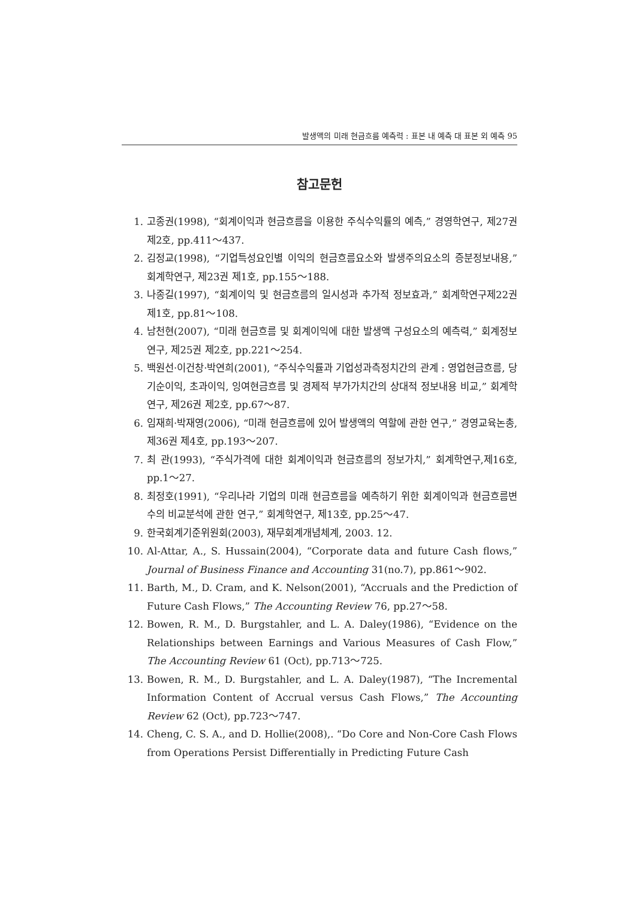발생액의 미래 현금흐름 예측력 : 표본 내 예측 대 표본 외 예측 95
참고문헌
1. 고종권(1998), “회계이익과 현금흐름을 이용한 주식수익률의 예측,” 경영학연구, 제27권 제2호, pp.411～437.
2. 김정교(1998), “기업특성요인별 이익의 현금흐름요소와 발생주의요소의 증분정보내용,” 회계학연구, 제23권 제1호, pp.155～188.
3. 나종길(1997), “회계이익 및 현금흐름의 일시성과 추가적 정보효과,” 회계학연구제22권 제1호, pp.81～108.
4. 남천현(2007), “미래 현금흐름 및 회계이익에 대한 발생액 구성요소의 예측력,” 회계정보연구, 제25권 제2호, pp.221～254.
5. 백원선·이건창·박연희(2001), “주식수익률과 기업성과측정치간의 관계 : 영업현금흐름, 당기순이익, 초과이익, 잉여현금흐름 및 경제적 부가가치간의 상대적 정보내용 비교,” 회계학연구, 제26권 제2호, pp.67～87.
6. 임재희·박재영(2006), “미래 현금흐름에 있어 발생액의 역할에 관한 연구,” 경영교육논총, 제36권 제4호, pp.193～207.
7. 최 관(1993), “주식가격에 대한 회계이익과 현금흐름의 정보가치,” 회계학연구,제16호, pp.1～27.
8. 최정호(1991), “우리나라 기업의 미래 현금흐름을 예측하기 위한 회계이익과 현금흐름변수의 비교분석에 관한 연구,” 회계학연구, 제13호, pp.25～47.
9. 한국회계기준위원회(2003), 재무회계개념체계, 2003. 12.
10. Al-Attar, A., S. Hussain(2004), “Corporate data and future Cash flows,” Journal of Business Finance and Accounting 31(no.7), pp.861～902.
11. Barth, M., D. Cram, and K. Nelson(2001), “Accruals and the Prediction of Future Cash Flows,” The Accounting Review 76, pp.27～58.
12. Bowen, R. M., D. Burgstahler, and L. A. Daley(1986), “Evidence on the Relationships between Earnings and Various Measures of Cash Flow,” The Accounting Review 61 (Oct), pp.713～725.
13. Bowen, R. M., D. Burgstahler, and L. A. Daley(1987), “The Incremental Information Content of Accrual versus Cash Flows,” The Accounting Review 62 (Oct), pp.723～747.
14. Cheng, C. S. A., and D. Hollie(2008),. “Do Core and Non-Core Cash Flows from Operations Persist Differentially in Predicting Future Cash